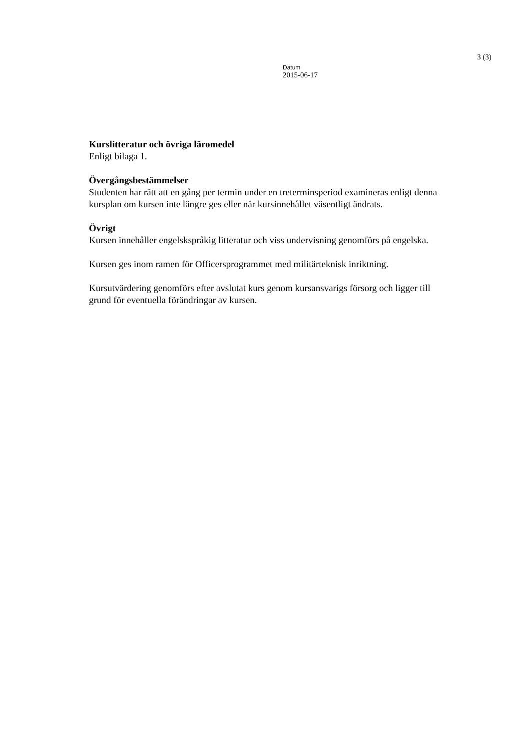3 (3)
Datum
2015-06-17
Kurslitteratur och övriga läromedel
Enligt bilaga 1.
Övergångsbestämmelser
Studenten har rätt att en gång per termin under en treterminsperiod examineras enligt denna kursplan om kursen inte längre ges eller när kursinnehållet väsentligt ändrats.
Övrigt
Kursen innehåller engelskspråkig litteratur och viss undervisning genomförs på engelska.
Kursen ges inom ramen för Officersprogrammet med militärteknisk inriktning.
Kursutvärdering genomförs efter avslutat kurs genom kursansvarigs försorg och ligger till grund för eventuella förändringar av kursen.